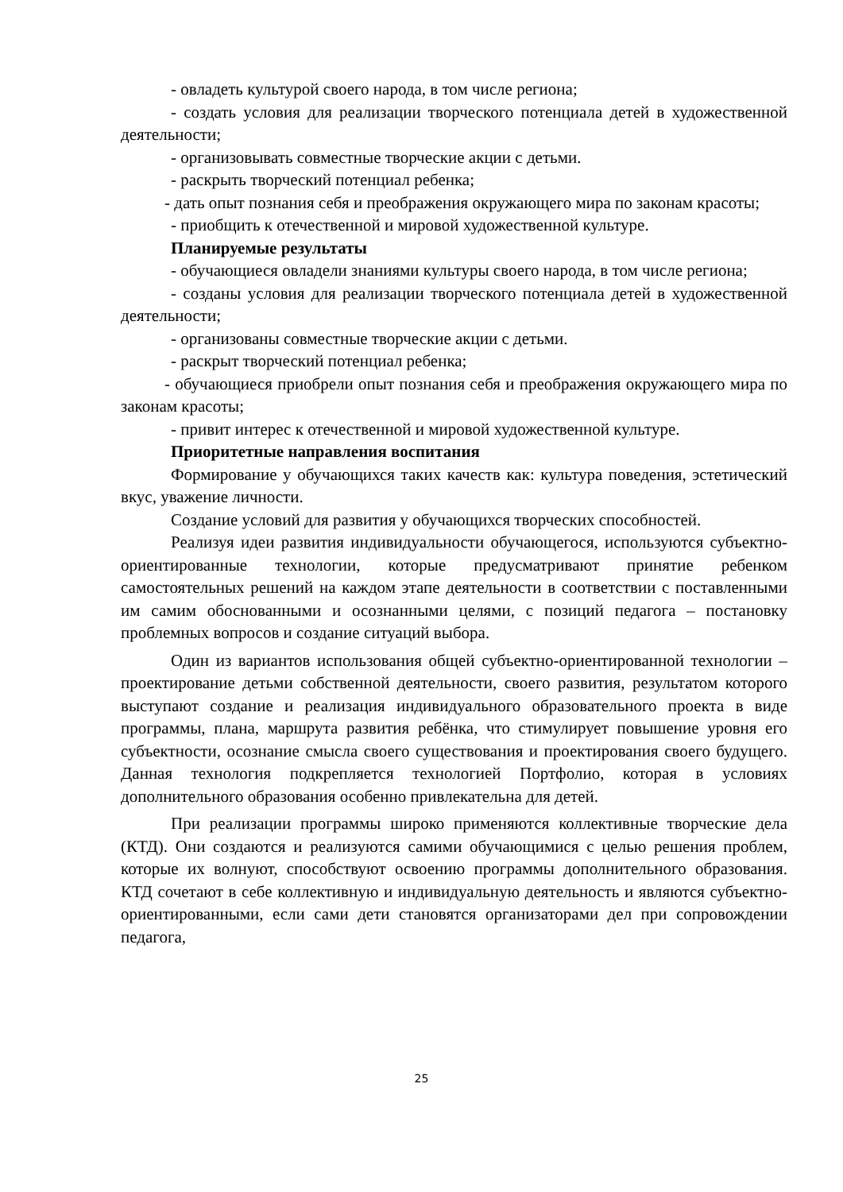- овладеть культурой своего народа, в том числе региона;
- создать условия для реализации творческого потенциала детей в художественной деятельности;
- организовывать совместные творческие акции с детьми.
- раскрыть творческий потенциал ребенка;
- дать опыт познания себя и преображения окружающего мира по законам красоты;
- приобщить к отечественной и мировой художественной культуре.
Планируемые результаты
- обучающиеся овладели знаниями культуры своего народа, в том числе региона;
- созданы условия для реализации творческого потенциала детей в художественной деятельности;
- организованы совместные творческие акции с детьми.
- раскрыт творческий потенциал ребенка;
- обучающиеся приобрели опыт познания себя и преображения окружающего мира по законам красоты;
- привит интерес к отечественной и мировой художественной культуре.
Приоритетные направления воспитания
Формирование у обучающихся таких качеств как: культура поведения, эстетический вкус, уважение личности.
Создание условий для развития у обучающихся творческих способностей.
Реализуя идеи развития индивидуальности обучающегося, используются субъектно-ориентированные технологии, которые предусматривают принятие ребенком самостоятельных решений на каждом этапе деятельности в соответствии с поставленными им самим обоснованными и осознанными целями, с позиций педагога – постановку проблемных вопросов и создание ситуаций выбора.
Один из вариантов использования общей субъектно-ориентированной технологии – проектирование детьми собственной деятельности, своего развития, результатом которого выступают создание и реализация индивидуального образовательного проекта в виде программы, плана, маршрута развития ребёнка, что стимулирует повышение уровня его субъектности, осознание смысла своего существования и проектирования своего будущего. Данная технология подкрепляется технологией Портфолио, которая в условиях дополнительного образования особенно привлекательна для детей.
При реализации программы широко применяются коллективные творческие дела (КТД). Они создаются и реализуются самими обучающимися с целью решения проблем, которые их волнуют, способствуют освоению программы дополнительного образования. КТД сочетают в себе коллективную и индивидуальную деятельность и являются субъектно-ориентированными, если сами дети становятся организаторами дел при сопровождении педагога,
25